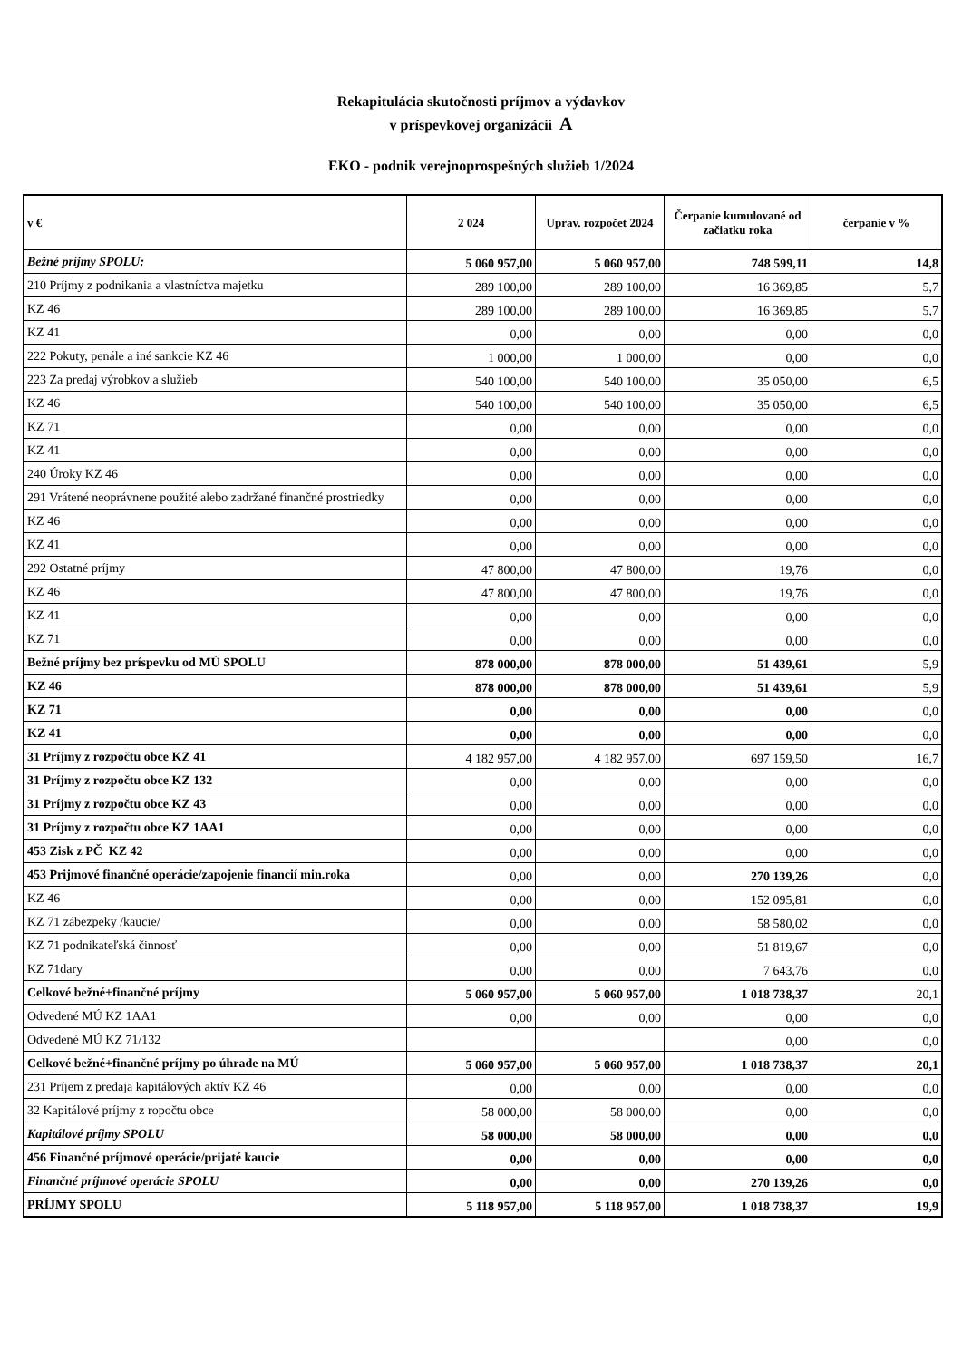Rekapitulácia skutočnosti príjmov a výdavkov
v príspevkovej organizácii A
EKO - podnik verejnoprospešných služieb 1/2024
| v € | 2 024 | Uprav. rozpočet 2024 | Čerpanie kumulované od začiatku roka | čerpanie v % |
| --- | --- | --- | --- | --- |
| Bežné príjmy SPOLU: | 5 060 957,00 | 5 060 957,00 | 748 599,11 | 14,8 |
| 210 Príjmy z podnikania a vlastníctva majetku | 289 100,00 | 289 100,00 | 16 369,85 | 5,7 |
| KZ 46 | 289 100,00 | 289 100,00 | 16 369,85 | 5,7 |
| KZ 41 | 0,00 | 0,00 | 0,00 | 0,0 |
| 222 Pokuty, penále a iné sankcie KZ 46 | 1 000,00 | 1 000,00 | 0,00 | 0,0 |
| 223 Za predaj výrobkov a služieb | 540 100,00 | 540 100,00 | 35 050,00 | 6,5 |
| KZ 46 | 540 100,00 | 540 100,00 | 35 050,00 | 6,5 |
| KZ 71 | 0,00 | 0,00 | 0,00 | 0,0 |
| KZ 41 | 0,00 | 0,00 | 0,00 | 0,0 |
| 240 Úroky KZ 46 | 0,00 | 0,00 | 0,00 | 0,0 |
| 291 Vrátené neoprávnene použité alebo zadržané finančné prostriedky | 0,00 | 0,00 | 0,00 | 0,0 |
| KZ 46 | 0,00 | 0,00 | 0,00 | 0,0 |
| KZ 41 | 0,00 | 0,00 | 0,00 | 0,0 |
| 292 Ostatné príjmy | 47 800,00 | 47 800,00 | 19,76 | 0,0 |
| KZ 46 | 47 800,00 | 47 800,00 | 19,76 | 0,0 |
| KZ 41 | 0,00 | 0,00 | 0,00 | 0,0 |
| KZ 71 | 0,00 | 0,00 | 0,00 | 0,0 |
| Bežné príjmy bez príspevku od MÚ SPOLU | 878 000,00 | 878 000,00 | 51 439,61 | 5,9 |
| KZ 46 | 878 000,00 | 878 000,00 | 51 439,61 | 5,9 |
| KZ 71 | 0,00 | 0,00 | 0,00 | 0,0 |
| KZ 41 | 0,00 | 0,00 | 0,00 | 0,0 |
| 31 Príjmy z rozpočtu obce KZ 41 | 4 182 957,00 | 4 182 957,00 | 697 159,50 | 16,7 |
| 31 Príjmy z rozpočtu obce KZ 132 | 0,00 | 0,00 | 0,00 | 0,0 |
| 31 Príjmy z rozpočtu obce KZ 43 | 0,00 | 0,00 | 0,00 | 0,0 |
| 31 Príjmy z rozpočtu obce KZ 1AA1 | 0,00 | 0,00 | 0,00 | 0,0 |
| 453 Zisk z PČ KZ 42 | 0,00 | 0,00 | 0,00 | 0,0 |
| 453 Prijmové finančné operácie/zapojenie financií min.roka | 0,00 | 0,00 | 270 139,26 | 0,0 |
| KZ 46 | 0,00 | 0,00 | 152 095,81 | 0,0 |
| KZ 71 zábezpeky /kaucie/ | 0,00 | 0,00 | 58 580,02 | 0,0 |
| KZ 71 podnikateľská činnosť | 0,00 | 0,00 | 51 819,67 | 0,0 |
| KZ 71dary | 0,00 | 0,00 | 7 643,76 | 0,0 |
| Celkové bežné+finančné príjmy | 5 060 957,00 | 5 060 957,00 | 1 018 738,37 | 20,1 |
| Odvedené MÚ KZ 1AA1 | 0,00 | 0,00 | 0,00 | 0,0 |
| Odvedené MÚ KZ 71/132 | | | 0,00 | 0,0 |
| Celkové bežné+finančné príjmy po úhrade na MÚ | 5 060 957,00 | 5 060 957,00 | 1 018 738,37 | 20,1 |
| 231 Príjem z predaja kapitálových aktív KZ 46 | 0,00 | 0,00 | 0,00 | 0,0 |
| 32 Kapitálové príjmy z ropočtu obce | 58 000,00 | 58 000,00 | 0,00 | 0,0 |
| Kapitálové príjmy SPOLU | 58 000,00 | 58 000,00 | 0,00 | 0,0 |
| 456 Finančné príjmové operácie/prijaté kaucie | 0,00 | 0,00 | 0,00 | 0,0 |
| Finančné príjmové operácie SPOLU | 0,00 | 0,00 | 270 139,26 | 0,0 |
| PRÍJMY SPOLU | 5 118 957,00 | 5 118 957,00 | 1 018 738,37 | 19,9 |